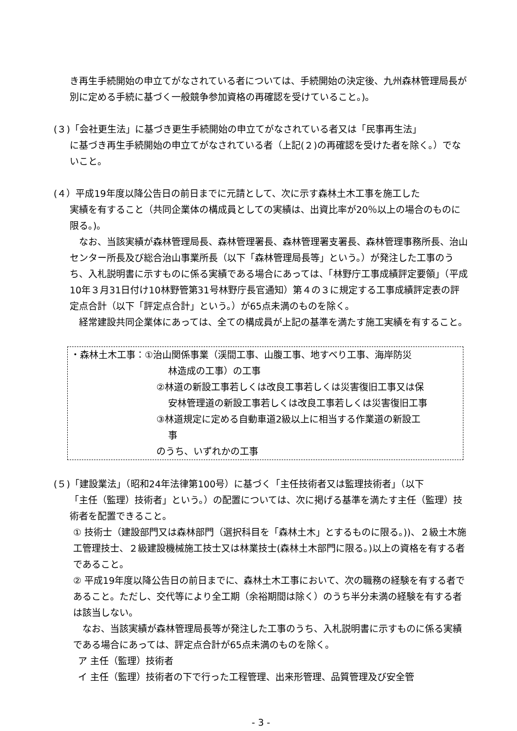き再生手続開始の申立てがなされている者については、手続開始の決定後、九州森林管理局長が別に定める手続に基づく一般競争参加資格の再確認を受けていること。)。
(３)「会社更生法」に基づき更生手続開始の申立てがなされている者又は「民事再生法」
に基づき再生手続開始の申立てがなされている者（上記(２)の再確認を受けた者を除く。）でないこと。
(４）平成19年度以降公告日の前日までに元請として、次に示す森林土木工事を施工した
実績を有すること（共同企業体の構成員としての実績は、出資比率が20％以上の場合のものに限る。)。
　なお、当該実績が森林管理局長、森林管理署長、森林管理署支署長、森林管理事務所長、治山センター所長及び総合治山事業所長（以下「森林管理局長等」という。）が発注した工事のうち、入札説明書に示すものに係る実績である場合にあっては、「林野庁工事成績評定要領」（平成10年３月31日付け10林野管第31号林野庁長官通知）第４の３に規定する工事成績評定表の評定点合計（以下「評定点合計」という。）が65点未満のものを除く。
　経常建設共同企業体にあっては、全ての構成員が上記の基準を満たす施工実績を有すること。
・森林土木工事：①治山関係事業（渓間工事、山腹工事、地すべり工事、海岸防災
林造成の工事）の工事
②林道の新設工事若しくは改良工事若しくは災害復旧工事又は保
安林管理道の新設工事若しくは改良工事若しくは災害復旧工事
③林道規定に定める自動車道2級以上に相当する作業道の新設工
事
のうち、いずれかの工事
(５)「建設業法」（昭和24年法律第100号）に基づく「主任技術者又は監理技術者」（以下
「主任（監理）技術者」という。）の配置については、次に掲げる基準を満たす主任（監理）技術者を配置できること。
① 技術士（建設部門又は森林部門（選択科目を「森林土木」とするものに限る。))、２級土木施工管理技士、２級建設機械施工技士又は林業技士(森林土木部門に限る。)以上の資格を有する者であること。
② 平成19年度以降公告日の前日までに、森林土木工事において、次の職務の経験を有する者であること。ただし、交代等により全工期（余裕期間は除く）のうち半分未満の経験を有する者は該当しない。
　なお、当該実績が森林管理局長等が発注した工事のうち、入札説明書に示すものに係る実績である場合にあっては、評定点合計が65点未満のものを除く。
ア 主任（監理）技術者
イ 主任（監理）技術者の下で行った工程管理、出来形管理、品質管理及び安全管
- 3 -